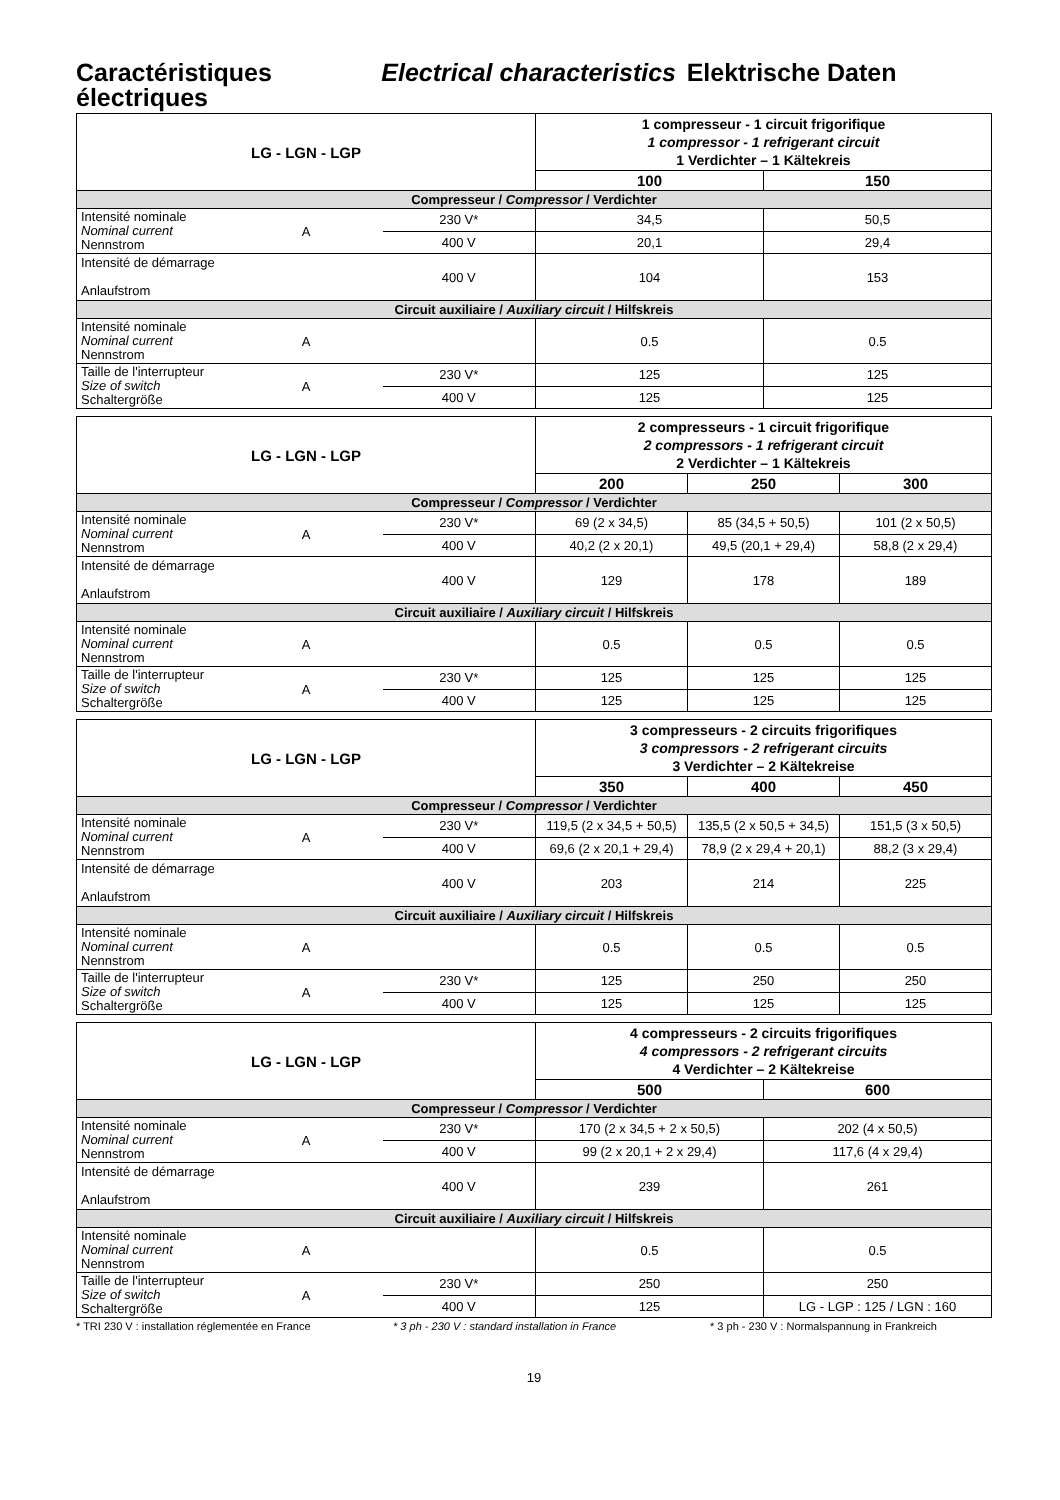Caractéristiques électriques
Electrical characteristics
Elektrische Daten
| LG - LGN - LGP | | | 1 compresseur - 1 circuit frigorifique 1 compressor - 1 refrigerant circuit 1 Verdichter – 1 Kältekreis | |
| | | | 100 | 150 |
| Compresseur / Compressor / Verdichter | | | | |
| Intensité nominale Nominal current Nennstrom | A | 230 V* | 34,5 | 50,5 |
| | | 400 V | 20,1 | 29,4 |
| Intensité de démarrage Anlaufstrom | | 400 V | 104 | 153 |
| Circuit auxiliaire / Auxiliary circuit / Hilfskreis | | | | |
| Intensité nominale Nominal current Nennstrom | A | | 0.5 | 0.5 |
| Taille de l'interrupteur Size of switch Schaltergröße | A | 230 V* | 125 | 125 |
| | | 400 V | 125 | 125 |
| LG - LGN - LGP | | | 2 compresseurs - 1 circuit frigorifique 2 compressors - 1 refrigerant circuit 2 Verdichter – 1 Kältekreis | | |
| | | | 200 | 250 | 300 |
| Compresseur / Compressor / Verdichter | | | | | |
| Intensité nominale Nominal current Nennstrom | A | 230 V* | 69 (2 x 34,5) | 85 (34,5 + 50,5) | 101 (2 x 50,5) |
| | | 400 V | 40,2 (2 x 20,1) | 49,5 (20,1 + 29,4) | 58,8 (2 x 29,4) |
| Intensité de démarrage Anlaufstrom | | 400 V | 129 | 178 | 189 |
| Circuit auxiliaire / Auxiliary circuit / Hilfskreis | | | | | |
| Intensité nominale Nominal current Nennstrom | A | | 0.5 | 0.5 | 0.5 |
| Taille de l'interrupteur Size of switch Schaltergröße | A | 230 V* | 125 | 125 | 125 |
| | | 400 V | 125 | 125 | 125 |
| LG - LGN - LGP | | | 3 compresseurs - 2 circuits frigorifiques 3 compressors - 2 refrigerant circuits 3 Verdichter – 2 Kältekreise | | |
| | | | 350 | 400 | 450 |
| Compresseur / Compressor / Verdichter | | | | | |
| Intensité nominale Nominal current Nennstrom | A | 230 V* | 119,5 (2 x 34,5 + 50,5) | 135,5 (2 x 50,5 + 34,5) | 151,5 (3 x 50,5) |
| | | 400 V | 69,6 (2 x 20,1 + 29,4) | 78,9 (2 x 29,4 + 20,1) | 88,2 (3 x 29,4) |
| Intensité de démarrage Anlaufstrom | | 400 V | 203 | 214 | 225 |
| Circuit auxiliaire / Auxiliary circuit / Hilfskreis | | | | | |
| Intensité nominale Nominal current Nennstrom | A | | 0.5 | 0.5 | 0.5 |
| Taille de l'interrupteur Size of switch Schaltergröße | A | 230 V* | 125 | 250 | 250 |
| | | 400 V | 125 | 125 | 125 |
| LG - LGN - LGP | | | 4 compresseurs - 2 circuits frigorifiques 4 compressors - 2 refrigerant circuits 4 Verdichter – 2 Kältekreise | |
| | | | 500 | 600 |
| Compresseur / Compressor / Verdichter | | | | |
| Intensité nominale Nominal current Nennstrom | A | 230 V* | 170 (2 x 34,5 + 2 x 50,5) | 202 (4 x 50,5) |
| | | 400 V | 99 (2 x 20,1 + 2 x 29,4) | 117,6 (4 x 29,4) |
| Intensité de démarrage Anlaufstrom | | 400 V | 239 | 261 |
| Circuit auxiliaire / Auxiliary circuit / Hilfskreis | | | | |
| Intensité nominale Nominal current Nennstrom | A | | 0.5 | 0.5 |
| Taille de l'interrupteur Size of switch Schaltergröße | A | 230 V* | 250 | 250 |
| | | 400 V | 125 | LG - LGP : 125 / LGN : 160 |
* TRI 230 V : installation réglementée en France * 3 ph - 230 V : standard installation in France * 3 ph - 230 V : Normalspannung in Frankreich
19